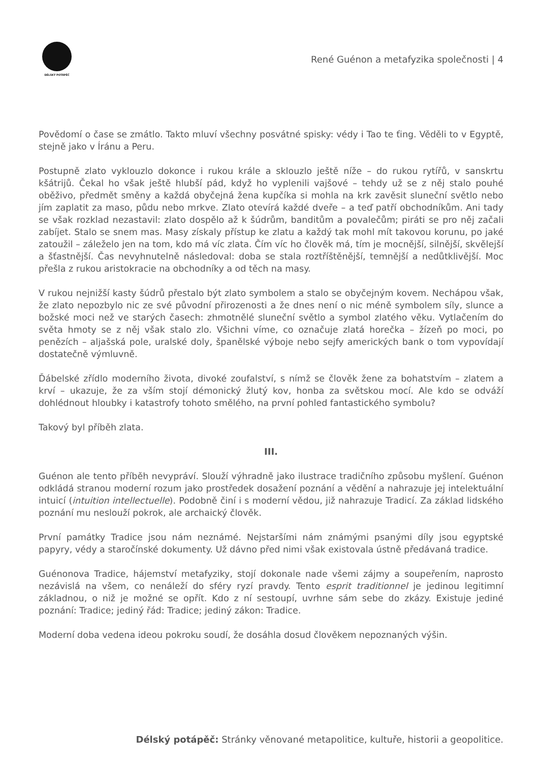DÉLSKÝ POTÁPĚČ
René Guénon a metafyzika společnosti | 4
Povědomí o čase se zmátlo. Takto mluví všechny posvátné spisky: védy i Tao te ťing. Věděli to v Egyptě, stejně jako v Íránu a Peru.
Postupně zlato vyklouzlo dokonce i rukou krále a sklouzlo ještě níže – do rukou rytířů, v sanskrtu kšátrijů. Čekal ho však ještě hlubší pád, když ho vyplenili vajšové – tehdy už se z něj stalo pouhé oběživo, předmět směny a každá obyčejná žena kupčíka si mohla na krk zavěsit sluneční světlo nebo jím zaplatit za maso, půdu nebo mrkve. Zlato otevírá každé dveře – a teď patří obchodníkům. Ani tady se však rozklad nezastavil: zlato dospělo až k šúdrům, banditům a povalečům; piráti se pro něj začali zabíjet. Stalo se snem mas. Masy získaly přístup ke zlatu a každý tak mohl mít takovou korunu, po jaké zatoužil – záleželo jen na tom, kdo má víc zlata. Čím víc ho člověk má, tím je mocnější, silnější, skvělejší a šťastnější. Čas nevyhnutelně následoval: doba se stala roztříštěnější, temnější a nedůtklivější. Moc přešla z rukou aristokracie na obchodníky a od těch na masy.
V rukou nejnižší kasty šúdrů přestalo být zlato symbolem a stalo se obyčejným kovem. Nechápou však, že zlato nepozbylo nic ze své původní přirozenosti a že dnes není o nic méně symbolem síly, slunce a božské moci než ve starých časech: zhmotnělé sluneční světlo a symbol zlatého věku. Vytlačením do světa hmoty se z něj však stalo zlo. Všichni víme, co označuje zlatá horečka – žízeň po moci, po penězích – aljašská pole, uralské doly, španělské výboje nebo sejfy amerických bank o tom vypovídají dostatečně výmluvně.
Ďábelské zřídlo moderního života, divoké zoufalství, s nímž se člověk žene za bohatstvím – zlatem a krví – ukazuje, že za vším stojí démonický žlutý kov, honba za světskou mocí. Ale kdo se odváží dohlédnout hloubky i katastrofy tohoto smělého, na první pohled fantastického symbolu?
Takový byl příběh zlata.
III.
Guénon ale tento příběh nevypráví. Slouží výhradně jako ilustrace tradičního způsobu myšlení. Guénon odkládá stranou moderní rozum jako prostředek dosažení poznání a vědění a nahrazuje jej intelektuální intuicí (intuition intellectuelle). Podobně činí i s moderní vědou, již nahrazuje Tradicí. Za základ lidského poznání mu neslouží pokrok, ale archaický člověk.
První památky Tradice jsou nám neznámé. Nejstaršími nám známými psanými díly jsou egyptské papyry, védy a staročínské dokumenty. Už dávno před nimi však existovala ústně předávaná tradice.
Guénonova Tradice, hájemství metafyziky, stojí dokonale nade všemi zájmy a soupeřením, naprosto nezávislá na všem, co nenáleží do sféry ryzí pravdy. Tento esprit traditionnel je jedinou legitimní základnou, o niž je možné se opřít. Kdo z ní sestoupí, uvrhne sám sebe do zkázy. Existuje jediné poznání: Tradice; jediný řád: Tradice; jediný zákon: Tradice.
Moderní doba vedena ideou pokroku soudí, že dosáhla dosud člověkem nepoznaných výšin.
Délský potápěč: Stránky věnované metapolitice, kultuře, historii a geopolitice.